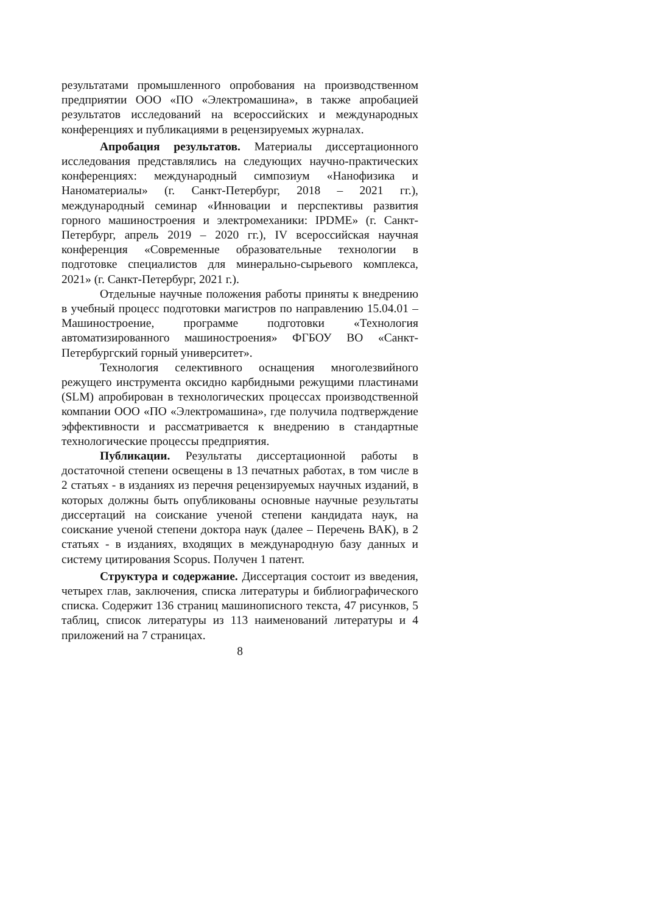результатами промышленного опробования на производственном предприятии ООО «ПО «Электромашина», в также апробацией результатов исследований на всероссийских и международных конференциях и публикациями в рецензируемых журналах.
Апробация результатов. Материалы диссертационного исследования представлялись на следующих научно-практических конференциях: международный симпозиум «Нанофизика и Наноматериалы» (г. Санкт-Петербург, 2018 – 2021 гг.), международный семинар «Инновации и перспективы развития горного машиностроения и электромеханики: IPDME» (г. Санкт-Петербург, апрель 2019 – 2020 гг.), IV всероссийская научная конференция «Современные образовательные технологии в подготовке специалистов для минерально-сырьевого комплекса, 2021» (г. Санкт-Петербург, 2021 г.).
Отдельные научные положения работы приняты к внедрению в учебный процесс подготовки магистров по направлению 15.04.01 – Машиностроение, программе подготовки «Технология автоматизированного машиностроения» ФГБОУ ВО «Санкт-Петербургский горный университет».
Технология селективного оснащения многолезвийного режущего инструмента оксидно карбидными режущими пластинами (SLM) апробирован в технологических процессах производственной компании ООО «ПО «Электромашина», где получила подтверждение эффективности и рассматривается к внедрению в стандартные технологические процессы предприятия.
Публикации. Результаты диссертационной работы в достаточной степени освещены в 13 печатных работах, в том числе в 2 статьях - в изданиях из перечня рецензируемых научных изданий, в которых должны быть опубликованы основные научные результаты диссертаций на соискание ученой степени кандидата наук, на соискание ученой степени доктора наук (далее – Перечень ВАК), в 2 статьях - в изданиях, входящих в международную базу данных и систему цитирования Scopus. Получен 1 патент.
Структура и содержание. Диссертация состоит из введения, четырех глав, заключения, списка литературы и библиографического списка. Содержит 136 страниц машинописного текста, 47 рисунков, 5 таблиц, список литературы из 113 наименований литературы и 4 приложений на 7 страницах.
8